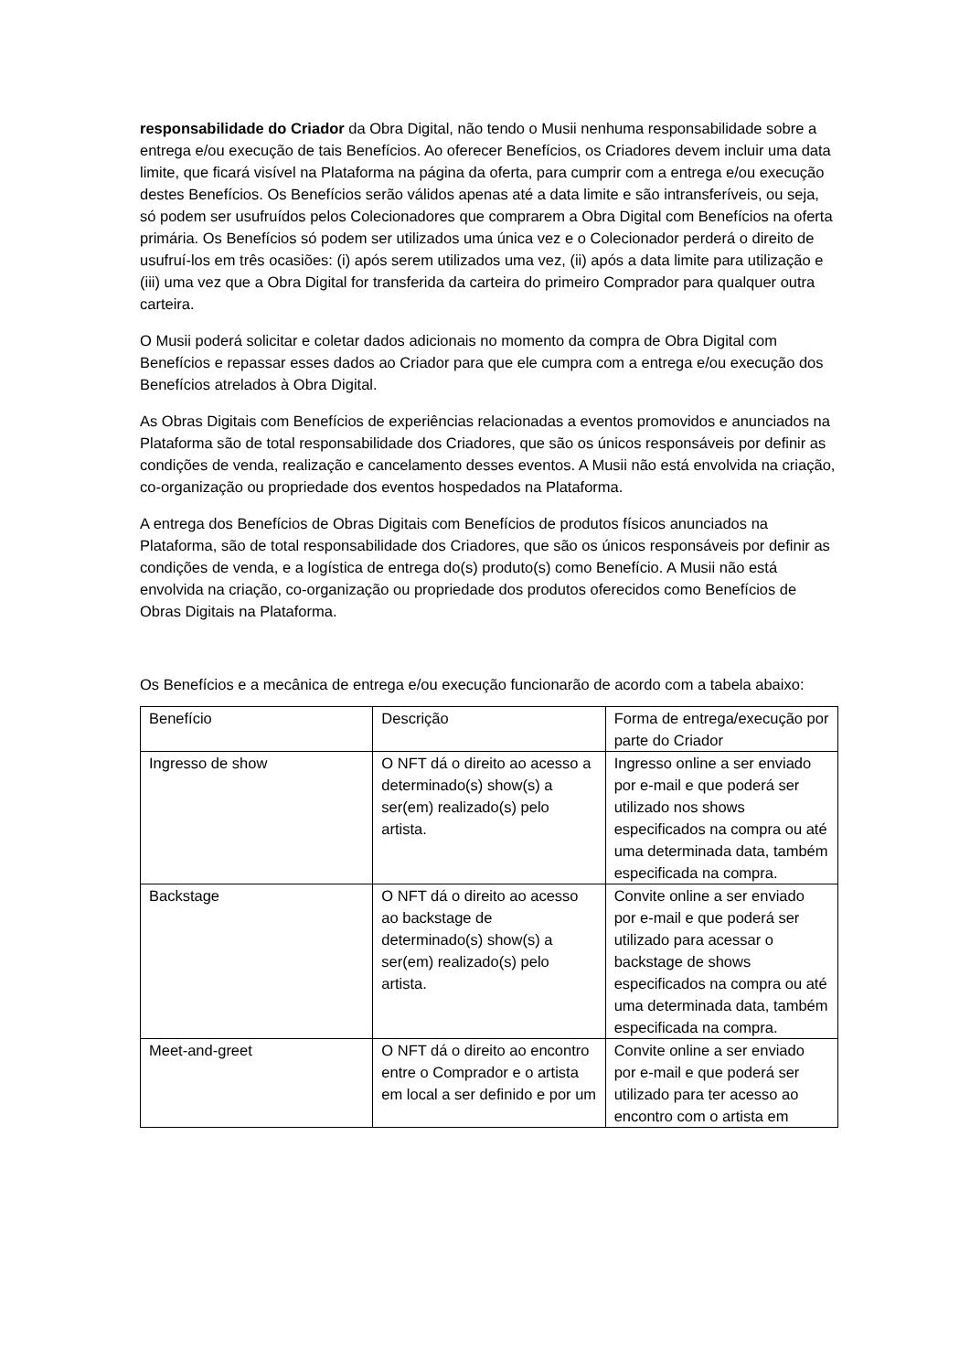responsabilidade do Criador da Obra Digital, não tendo o Musii nenhuma responsabilidade sobre a entrega e/ou execução de tais Benefícios. Ao oferecer Benefícios, os Criadores devem incluir uma data limite, que ficará visível na Plataforma na página da oferta, para cumprir com a entrega e/ou execução destes Benefícios. Os Benefícios serão válidos apenas até a data limite e são intransferíveis, ou seja, só podem ser usufruídos pelos Colecionadores que comprarem a Obra Digital com Benefícios na oferta primária. Os Benefícios só podem ser utilizados uma única vez e o Colecionador perderá o direito de usufruí-los em três ocasiões: (i) após serem utilizados uma vez, (ii) após a data limite para utilização e (iii) uma vez que a Obra Digital for transferida da carteira do primeiro Comprador para qualquer outra carteira.
O Musii poderá solicitar e coletar dados adicionais no momento da compra de Obra Digital com Benefícios e repassar esses dados ao Criador para que ele cumpra com a entrega e/ou execução dos Benefícios atrelados à Obra Digital.
As Obras Digitais com Benefícios de experiências relacionadas a eventos promovidos e anunciados na Plataforma são de total responsabilidade dos Criadores, que são os únicos responsáveis por definir as condições de venda, realização e cancelamento desses eventos. A Musii não está envolvida na criação, co-organização ou propriedade dos eventos hospedados na Plataforma.
A entrega dos Benefícios de Obras Digitais com Benefícios de produtos físicos anunciados na Plataforma, são de total responsabilidade dos Criadores, que são os únicos responsáveis por definir as condições de venda, e a logística de entrega do(s) produto(s) como Benefício. A Musii não está envolvida na criação, co-organização ou propriedade dos produtos oferecidos como Benefícios de Obras Digitais na Plataforma.
Os Benefícios e a mecânica de entrega e/ou execução funcionarão de acordo com a tabela abaixo:
| Benefício | Descrição | Forma de entrega/execução por parte do Criador |
| Ingresso de show | O NFT dá o direito ao acesso a determinado(s) show(s) a ser(em) realizado(s) pelo artista. | Ingresso online a ser enviado por e-mail e que poderá ser utilizado nos shows especificados na compra ou até uma determinada data, também especificada na compra. |
| Backstage | O NFT dá o direito ao acesso ao backstage de determinado(s) show(s) a ser(em) realizado(s) pelo artista. | Convite online a ser enviado por e-mail e que poderá ser utilizado para acessar o backstage de shows especificados na compra ou até uma determinada data, também especificada na compra. |
| Meet-and-greet | O NFT dá o direito ao encontro entre o Comprador e o artista em local a ser definido e por um | Convite online a ser enviado por e-mail e que poderá ser utilizado para ter acesso ao encontro com o artista em |